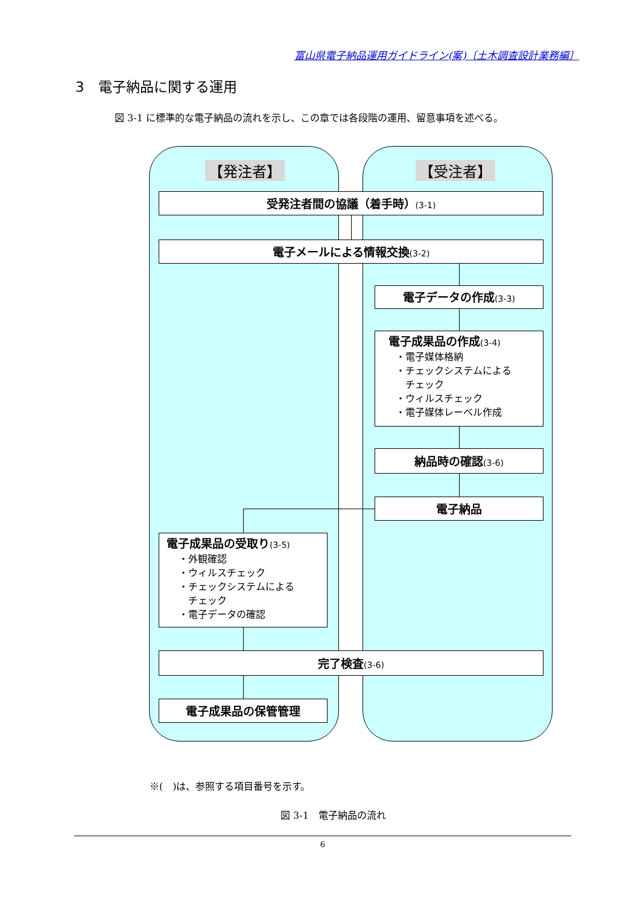富山県電子納品運用ガイドライン(案)〔土木調査設計業務編〕
3　電子納品に関する運用
図 3-1 に標準的な電子納品の流れを示し、この章では各段階の運用、留意事項を述べる。
【発注者】 【受注者】
受発注者間の協議（着手時）(3-1)
電子メールによる情報交換(3-2)
電子データの作成(3-3)
電子成果品の作成(3-4)
・電子媒体格納
・チェックシステムによる
　チェック
・ウィルスチェック
・電子媒体レーベル作成
納品時の確認(3-6)
電子納品
電子成果品の受取り(3-5)
・外観確認
・ウィルスチェック
・チェックシステムによる
　チェック
・電子データの確認
完了検査(3-6)
電子成果品の保管管理
※(　)は、参照する項目番号を示す。
図 3-1　電子納品の流れ
6